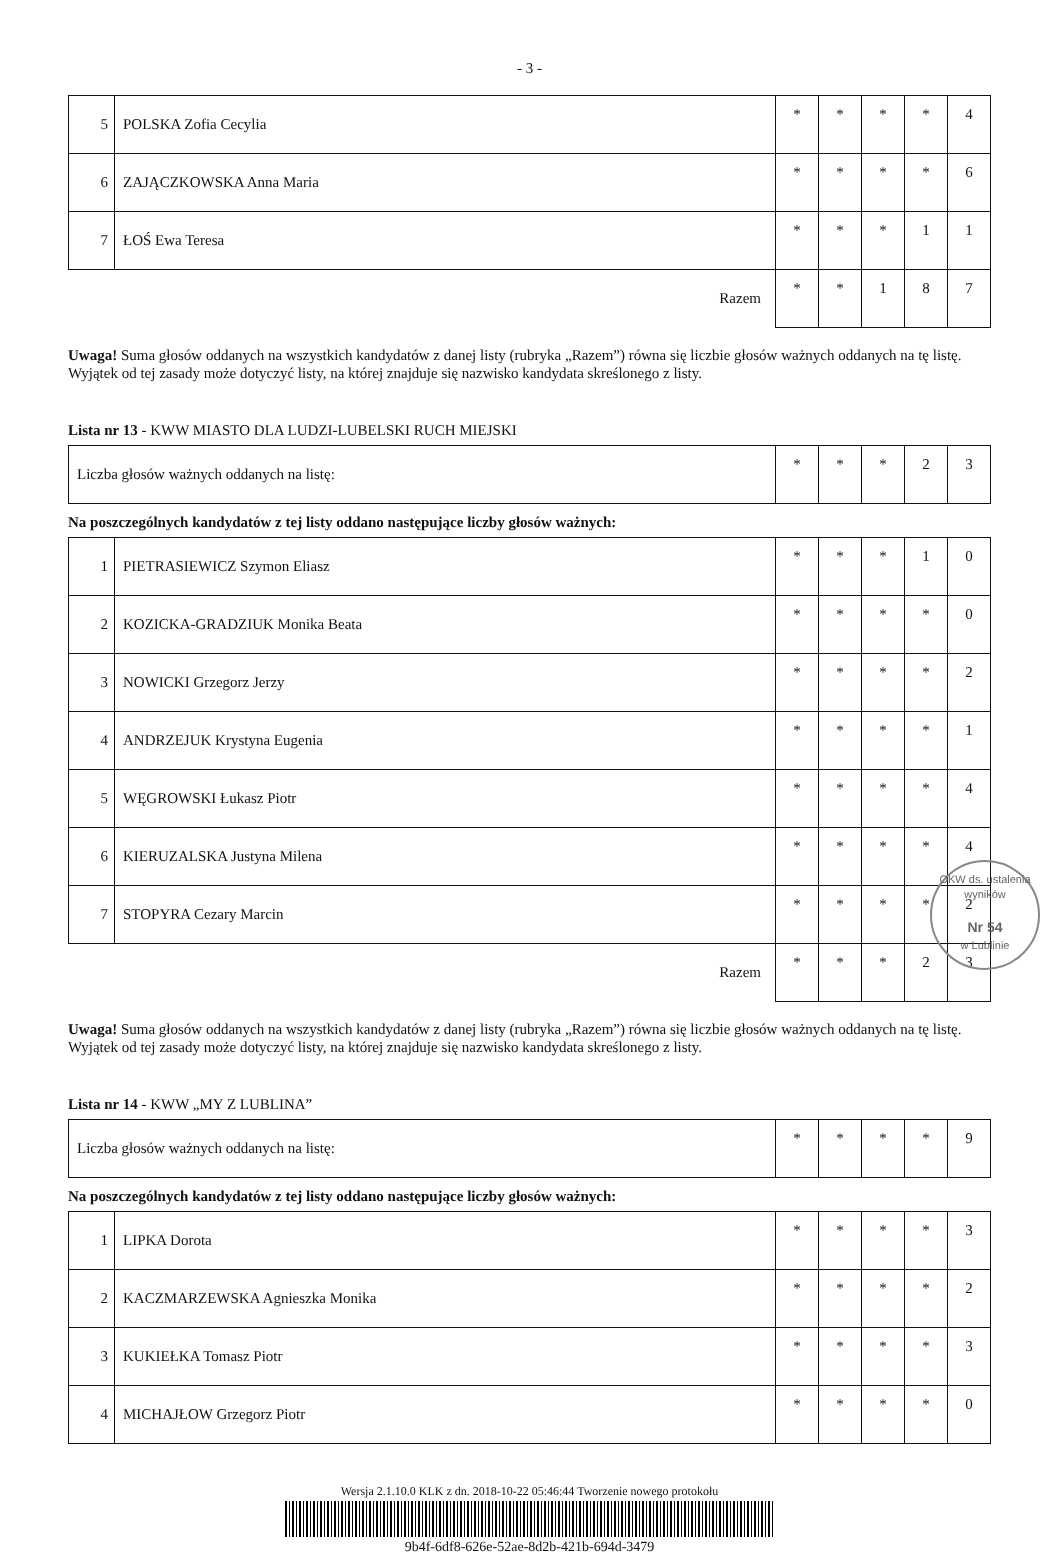- 3 -
| 5 | POLSKA Zofia Cecylia | * | * | * | * | 4 |
| 6 | ZAJĄCZKOWSKA Anna Maria | * | * | * | * | 6 |
| 7 | ŁOŚ Ewa Teresa | * | * | * | 1 | 1 |
| Razem | | * | * | 1 | 8 | 7 |
Uwaga! Suma głosów oddanych na wszystkich kandydatów z danej listy (rubryka „Razem”) równa się liczbie głosów ważnych oddanych na tę listę. Wyjątek od tej zasady może dotyczyć listy, na której znajduje się nazwisko kandydata skreślonego z listy.
Lista nr 13 - KWW MIASTO DLA LUDZI-LUBELSKI RUCH MIEJSKI
| Liczba głosów ważnych oddanych na listę: | * | * | * | 2 | 3 |
Na poszczególnych kandydatów z tej listy oddano następujące liczby głosów ważnych:
| 1 | PIETRASIEWICZ Szymon Eliasz | * | * | * | 1 | 0 |
| 2 | KOZICKA-GRADZIUK Monika Beata | * | * | * | * | 0 |
| 3 | NOWICKI Grzegorz Jerzy | * | * | * | * | 2 |
| 4 | ANDRZEJUK Krystyna Eugenia | * | * | * | * | 1 |
| 5 | WĘGROWSKI Łukasz Piotr | * | * | * | * | 4 |
| 6 | KIERUZALSKA Justyna Milena | * | * | * | * | 4 |
| 7 | STOPYRA Cezary Marcin | * | * | * | * | 2 |
| Razem | | * | * | * | 2 | 3 |
Uwaga! Suma głosów oddanych na wszystkich kandydatów z danej listy (rubryka „Razem”) równa się liczbie głosów ważnych oddanych na tę listę. Wyjątek od tej zasady może dotyczyć listy, na której znajduje się nazwisko kandydata skreślonego z listy.
Lista nr 14 - KWW „MY Z LUBLINA”
| Liczba głosów ważnych oddanych na listę: | * | * | * | * | 9 |
Na poszczególnych kandydatów z tej listy oddano następujące liczby głosów ważnych:
| 1 | LIPKA Dorota | * | * | * | * | 3 |
| 2 | KACZMARZEWSKA Agnieszka Monika | * | * | * | * | 2 |
| 3 | KUKIEŁKA Tomasz Piotr | * | * | * | * | 3 |
| 4 | MICHAJŁOW Grzegorz Piotr | * | * | * | * | 0 |
Wersja 2.1.10.0 KLK z dn. 2018-10-22 05:46:44 Tworzenie nowego protokołu
9b4f-6df8-626e-52ae-8d2b-421b-694d-3479
OKW ds. ustalenia wyników
Nr 54
w Lublinie